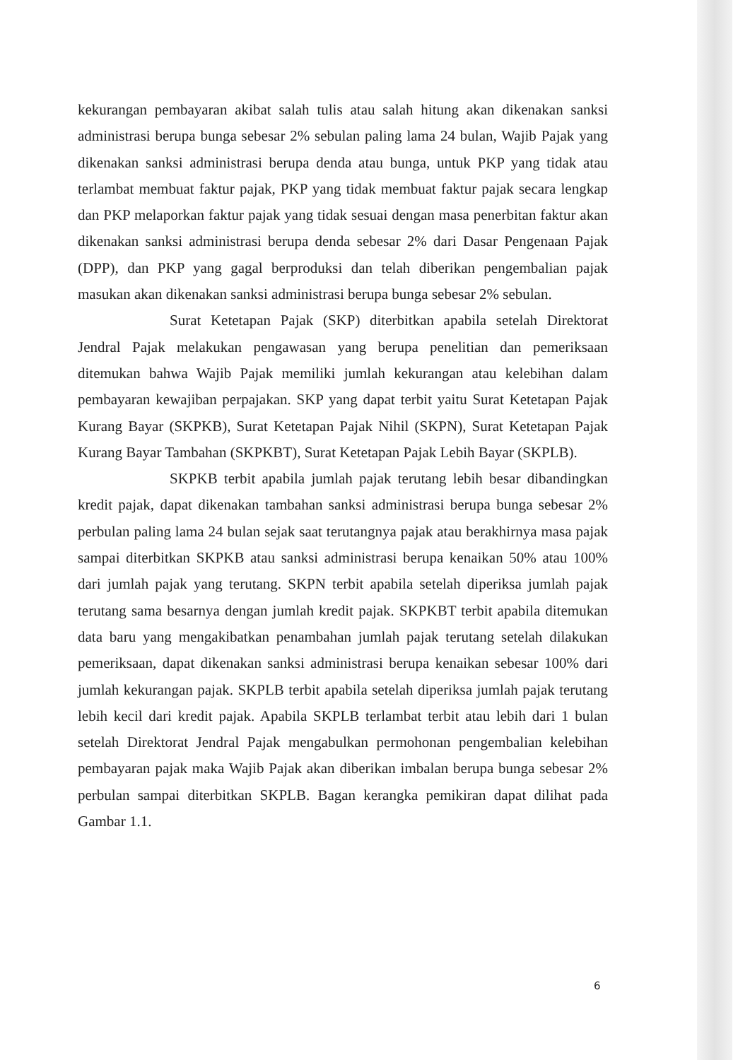kekurangan pembayaran akibat salah tulis atau salah hitung akan dikenakan sanksi administrasi berupa bunga sebesar 2% sebulan paling lama 24 bulan, Wajib Pajak yang dikenakan sanksi administrasi berupa denda atau bunga, untuk PKP yang tidak atau terlambat membuat faktur pajak, PKP yang tidak membuat faktur pajak secara lengkap dan PKP melaporkan faktur pajak yang tidak sesuai dengan masa penerbitan faktur akan dikenakan sanksi administrasi berupa denda sebesar 2% dari Dasar Pengenaan Pajak (DPP), dan PKP yang gagal berproduksi dan telah diberikan pengembalian pajak masukan akan dikenakan sanksi administrasi berupa bunga sebesar 2% sebulan.
Surat Ketetapan Pajak (SKP) diterbitkan apabila setelah Direktorat Jendral Pajak melakukan pengawasan yang berupa penelitian dan pemeriksaan ditemukan bahwa Wajib Pajak memiliki jumlah kekurangan atau kelebihan dalam pembayaran kewajiban perpajakan. SKP yang dapat terbit yaitu Surat Ketetapan Pajak Kurang Bayar (SKPKB), Surat Ketetapan Pajak Nihil (SKPN), Surat Ketetapan Pajak Kurang Bayar Tambahan (SKPKBT), Surat Ketetapan Pajak Lebih Bayar (SKPLB).
SKPKB terbit apabila jumlah pajak terutang lebih besar dibandingkan kredit pajak, dapat dikenakan tambahan sanksi administrasi berupa bunga sebesar 2% perbulan paling lama 24 bulan sejak saat terutangnya pajak atau berakhirnya masa pajak sampai diterbitkan SKPKB atau sanksi administrasi berupa kenaikan 50% atau 100% dari jumlah pajak yang terutang. SKPN terbit apabila setelah diperiksa jumlah pajak terutang sama besarnya dengan jumlah kredit pajak. SKPKBT terbit apabila ditemukan data baru yang mengakibatkan penambahan jumlah pajak terutang setelah dilakukan pemeriksaan, dapat dikenakan sanksi administrasi berupa kenaikan sebesar 100% dari jumlah kekurangan pajak. SKPLB terbit apabila setelah diperiksa jumlah pajak terutang lebih kecil dari kredit pajak. Apabila SKPLB terlambat terbit atau lebih dari 1 bulan setelah Direktorat Jendral Pajak mengabulkan permohonan pengembalian kelebihan pembayaran pajak maka Wajib Pajak akan diberikan imbalan berupa bunga sebesar 2% perbulan sampai diterbitkan SKPLB. Bagan kerangka pemikiran dapat dilihat pada Gambar 1.1.
6